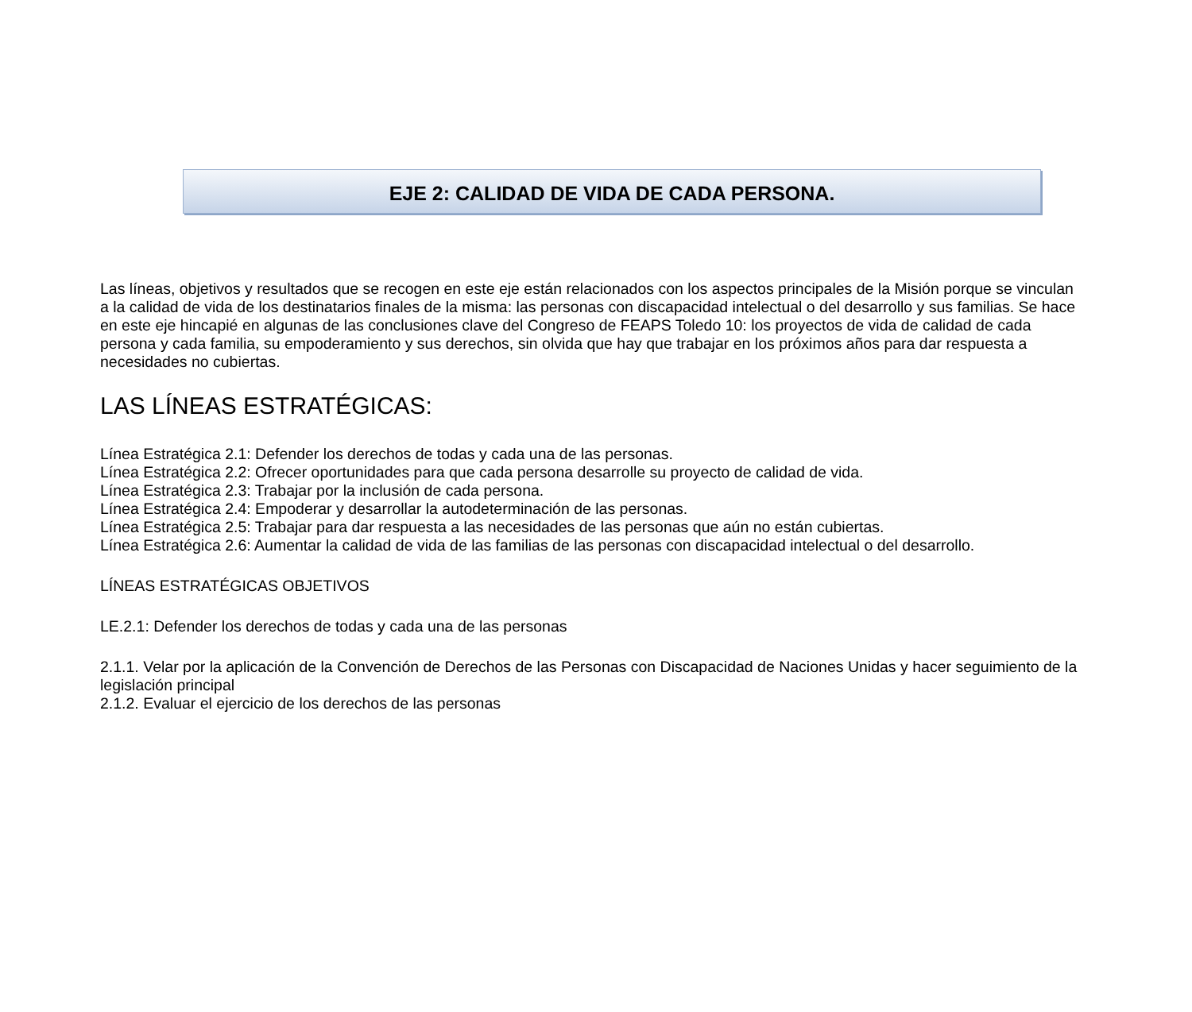EJE 2: CALIDAD DE VIDA DE CADA PERSONA.
Las líneas, objetivos y resultados que se recogen en este eje están relacionados con los aspectos principales de la Misión porque se vinculan a la calidad de vida de los destinatarios finales de la misma: las personas con discapacidad intelectual o del desarrollo y sus familias. Se hace en este eje hincapié en algunas de las conclusiones clave del Congreso de FEAPS Toledo 10: los proyectos de vida de calidad de cada persona y cada familia, su empoderamiento y sus derechos, sin olvida que hay que trabajar en los próximos años para dar respuesta a necesidades no cubiertas.
LAS LÍNEAS ESTRATÉGICAS:
Línea Estratégica 2.1: Defender los derechos de todas y cada una de las personas.
Línea Estratégica 2.2: Ofrecer oportunidades para que cada persona desarrolle su proyecto de calidad de vida.
Línea Estratégica 2.3: Trabajar por la inclusión de cada persona.
Línea Estratégica 2.4: Empoderar y desarrollar la autodeterminación de las personas.
Línea Estratégica 2.5: Trabajar para dar respuesta a las necesidades de las personas que aún no están cubiertas.
Línea Estratégica 2.6: Aumentar la calidad de vida de las familias de las personas con discapacidad intelectual o del desarrollo.
LÍNEAS ESTRATÉGICAS OBJETIVOS
LE.2.1: Defender los derechos de todas y cada una de las personas
2.1.1. Velar por la aplicación de la Convención de Derechos de las Personas con Discapacidad de Naciones Unidas y hacer seguimiento de la legislación principal
2.1.2. Evaluar el ejercicio de los derechos de las personas